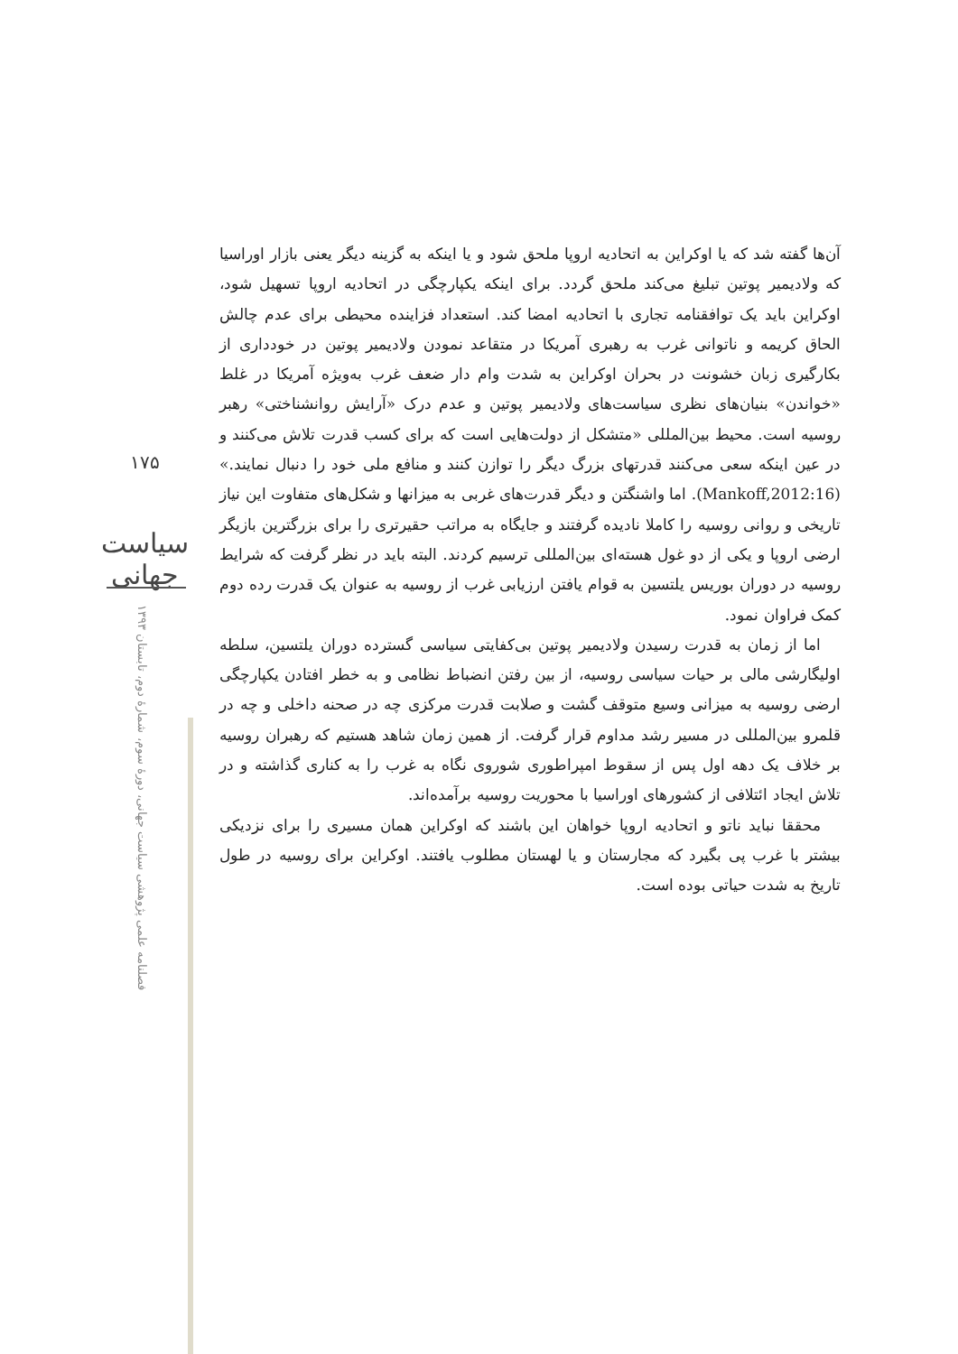۱۷۵
سیاست جهانی
فصلنامه علمی پژوهشی سیاست جهانی، دورۀ سوم، شمارۀ دوم، تابستان ۱۳۹۳
آن‌ها گفته شد که یا اوکراین به اتحادیه اروپا ملحق شود و یا اینکه به گزینه دیگر یعنی بازار اوراسیا که ولادیمیر پوتین تبلیغ می‌کند ملحق گردد. برای اینکه یکپارچگی در اتحادیه اروپا تسهیل شود، اوکراین باید یک توافقنامه تجاری با اتحادیه امضا کند. استعداد فزاینده محیطی برای عدم چالش الحاق کریمه و ناتوانی غرب به رهبری آمریکا در متقاعد نمودن ولادیمیر پوتین در خودداری از بکارگیری زبان خشونت در بحران اوکراین به شدت وام دار ضعف غرب به‌ویژه آمریکا در غلط «خواندن» بنیان‌های نظری سیاست‌های ولادیمیر پوتین و عدم درک «آرایش روانشناختی» رهبر روسیه است. محیط بین‌المللی «متشکل از دولت‌هایی است که برای کسب قدرت تلاش می‌کنند و در عین اینکه سعی می‌کنند قدرتهای بزرگ دیگر را توازن کنند و منافع ملی خود را دنبال نمایند.» (Mankoff,2012:16). اما واشنگتن و دیگر قدرت‌های غربی به میزانها و شکل‌های متفاوت این نیاز تاریخی و روانی روسیه را کاملا نادیده گرفتند و جایگاه به مراتب حقیرتری را برای بزرگترین بازیگر ارضی اروپا و یکی از دو غول هسته‌ای بین‌المللی ترسیم کردند. البته باید در نظر گرفت که شرایط روسیه در دوران بوریس یلتسین به قوام یافتن ارزیابی غرب از روسیه به عنوان یک قدرت رده دوم کمک فراوان نمود.
اما از زمان به قدرت رسیدن ولادیمیر پوتین بی‌کفایتی سیاسی گسترده دوران یلتسین، سلطه اولیگارشی مالی بر حیات سیاسی روسیه، از بین رفتن انضباط نظامی و به خطر افتادن یکپارچگی ارضی روسیه به میزانی وسیع متوقف گشت و صلابت قدرت مرکزی چه در صحنه داخلی و چه در قلمرو بین‌المللی در مسیر رشد مداوم قرار گرفت. از همین زمان شاهد هستیم که رهبران روسیه بر خلاف یک دهه اول پس از سقوط امپراطوری شوروی نگاه به غرب را به کناری گذاشته و در تلاش ایجاد ائتلافی از کشورهای اوراسیا با محوریت روسیه برآمده‌اند.
محققا نباید ناتو و اتحادیه اروپا خواهان این باشند که اوکراین همان مسیری را برای نزدیکی بیشتر با غرب پی بگیرد که مجارستان و یا لهستان مطلوب یافتند. اوکراین برای روسیه در طول تاریخ به شدت حیاتی بوده است.